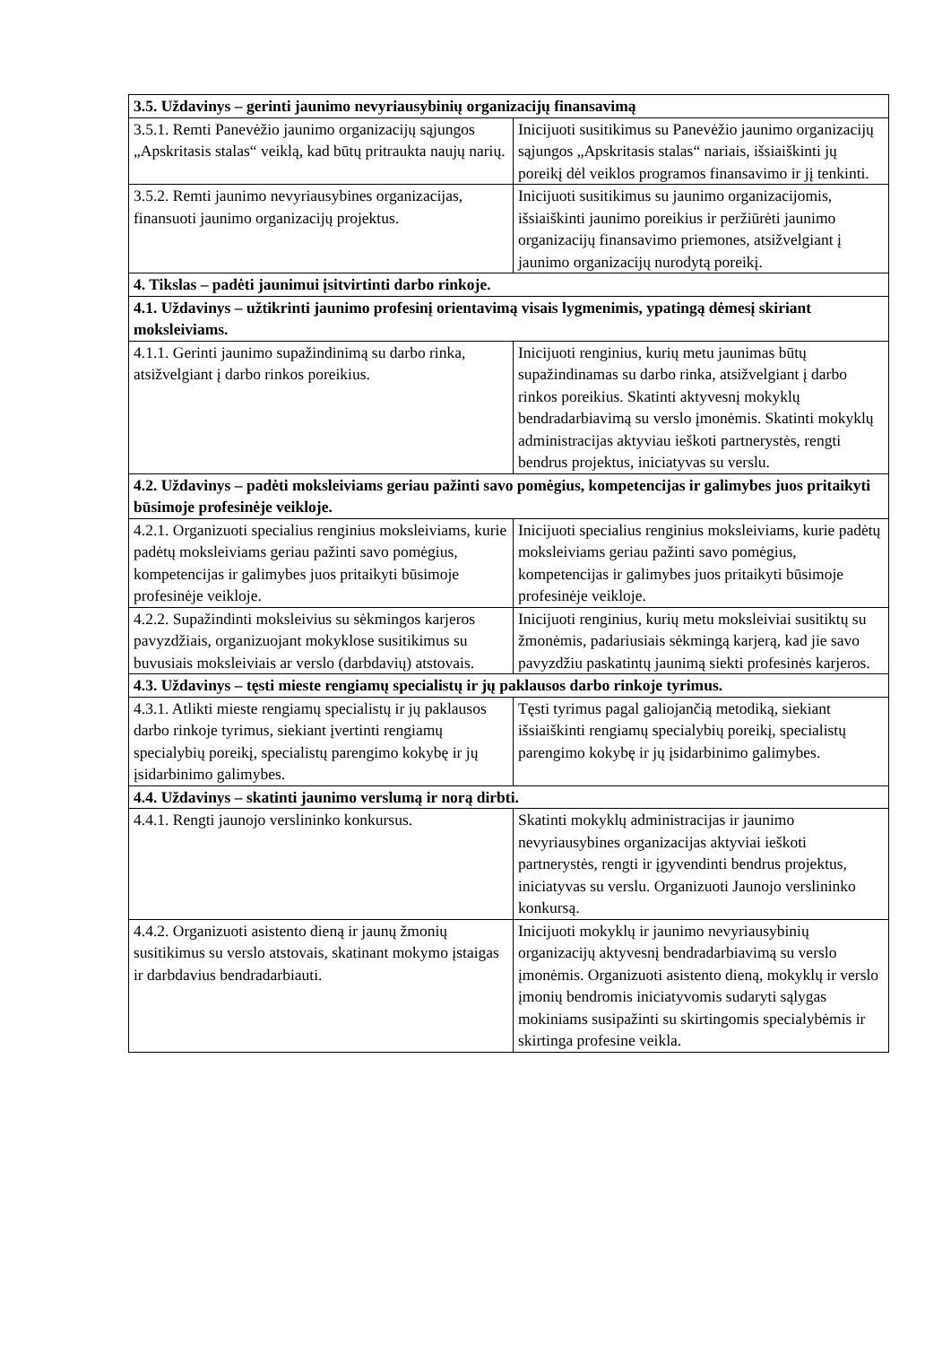| 3.5. Uždavinys – gerinti jaunimo nevyriausybinių organizacijų finansavimą | |
| 3.5.1. Remti Panevėžio jaunimo organizacijų sąjungos „Apskritasis stalas“ veiklą, kad būtų pritraukta naujų narių. | Inicijuoti susitikimus su Panevėžio jaunimo organizacijų sąjungos „Apskritasis stalas“ nariais, išsiaiškinti jų poreikį dėl veiklos programos finansavimo ir jį tenkinti. |
| 3.5.2. Remti jaunimo nevyriausybines organizacijas, finansuoti jaunimo organizacijų projektus. | Inicijuoti susitikimus su jaunimo organizacijomis, išsiaiškinti jaunimo poreikius ir peržiūrėti jaunimo organizacijų finansavimo priemones, atsižvelgiant į jaunimo organizacijų nurodytą poreikį. |
| 4. Tikslas – padėti jaunimui įsitvirtinti darbo rinkoje. | |
| 4.1. Uždavinys – užtikrinti jaunimo profesinį orientavimą visais lygmenimis, ypatingą dėmesį skiriant moksleiviams. | |
| 4.1.1. Gerinti jaunimo supažindinimą su darbo rinka, atsižvelgiant į darbo rinkos poreikius. | Inicijuoti renginius, kurių metu jaunimas būtų supažindinamas su darbo rinka, atsižvelgiant į darbo rinkos poreikius. Skatinti aktyvesnį mokyklų bendradarbiavimą su verslo įmonėmis. Skatinti mokyklų administracijas aktyviau ieškoti partnerystės, rengti bendrus projektus, iniciatyvas su verslu. |
| 4.2. Uždavinys – padėti moksleiviams geriau pažinti savo pomėgius, kompetencijas ir galimybes juos pritaikyti būsimoje profesinėje veikloje. | |
| 4.2.1. Organizuoti specialius renginius moksleiviams, kurie padėtų moksleiviams geriau pažinti savo pomėgius, kompetencijas ir galimybes juos pritaikyti būsimoje profesinėje veikloje. | Inicijuoti specialius renginius moksleiviams, kurie padėtų moksleiviams geriau pažinti savo pomėgius, kompetencijas ir galimybes juos pritaikyti būsimoje profesinėje veikloje. |
| 4.2.2. Supažindinti moksleivius su sėkmingos karjeros pavyzdžiais, organizuojant mokyklose susitikimus su buvusiais moksleiviais ar verslo (darbdavių) atstovais. | Inicijuoti renginius, kurių metu moksleiviai susitiktų su žmonėmis, padariusiais sėkmingą karjerą, kad jie savo pavyzdžiu paskatintų jaunimą siekti profesinės karjeros. |
| 4.3. Uždavinys – tęsti mieste rengiamų specialistų ir jų paklausos darbo rinkoje tyrimus. | |
| 4.3.1. Atlikti mieste rengiamų specialistų ir jų paklausos darbo rinkoje tyrimus, siekiant įvertinti rengiamų specialybių poreikį, specialistų parengimo kokybę ir jų įsidarbinimo galimybes. | Tęsti tyrimus pagal galiojančią metodiką, siekiant išsiaiškinti rengiamų specialybių poreikį, specialistų parengimo kokybę ir jų įsidarbinimo galimybes. |
| 4.4. Uždavinys – skatinti jaunimo verslumą ir norą dirbti. | |
| 4.4.1. Rengti jaunojo verslininko konkursus. | Skatinti mokyklų administracijas ir jaunimo nevyriausybines organizacijas aktyviai ieškoti partnerystės, rengti ir įgyvendinti bendrus projektus, iniciatyvas su verslu. Organizuoti Jaunojo verslininko konkursą. |
| 4.4.2. Organizuoti asistento dieną ir jaunų žmonių susitikimus su verslo atstovais, skatinant mokymo įstaigas ir darbdavius bendradarbiauti. | Inicijuoti mokyklų ir jaunimo nevyriausybinių organizacijų aktyvesnį bendradarbiavimą su verslo įmonėmis. Organizuoti asistento dieną, mokyklų ir verslo įmonių bendromis iniciatyvomis sudaryti sąlygas mokiniams susipažinti su skirtingomis specialybėmis ir skirtinga profesine veikla. |